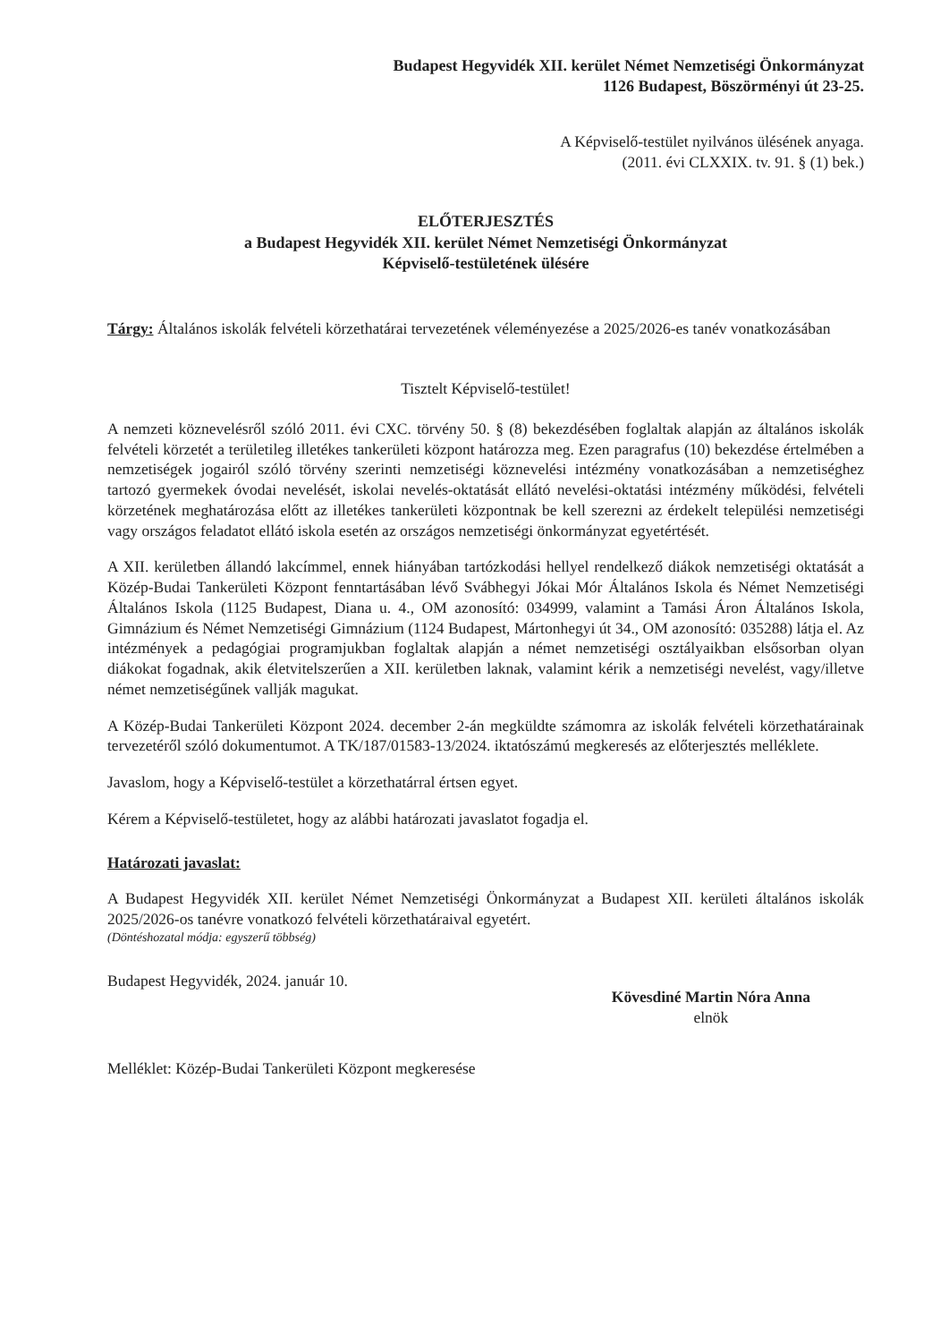Budapest Hegyvidék XII. kerület Német Nemzetiségi Önkormányzat
1126 Budapest, Böszörményi út 23-25.
A Képviselő-testület nyilvános ülésének anyaga.
(2011. évi CLXXIX. tv. 91. § (1) bek.)
ELŐTERJESZTÉS
a Budapest Hegyvidék XII. kerület Német Nemzetiségi Önkormányzat
Képviselő-testületének ülésére
Tárgy: Általános iskolák felvételi körzethatárai tervezetének véleményezése a 2025/2026-es tanév vonatkozásában
Tisztelt Képviselő-testület!
A nemzeti köznevelésről szóló 2011. évi CXC. törvény 50. § (8) bekezdésében foglaltak alapján az általános iskolák felvételi körzetét a területileg illetékes tankerületi központ határozza meg. Ezen paragrafus (10) bekezdése értelmében a nemzetiségek jogairól szóló törvény szerinti nemzetiségi köznevelési intézmény vonatkozásában a nemzetiséghez tartozó gyermekek óvodai nevelését, iskolai nevelés-oktatását ellátó nevelési-oktatási intézmény működési, felvételi körzetének meghatározása előtt az illetékes tankerületi központnak be kell szerezni az érdekelt települési nemzetiségi vagy országos feladatot ellátó iskola esetén az országos nemzetiségi önkormányzat egyetértését.
A XII. kerületben állandó lakcímmel, ennek hiányában tartózkodási hellyel rendelkező diákok nemzetiségi oktatását a Közép-Budai Tankerületi Központ fenntartásában lévő Svábhegyi Jókai Mór Általános Iskola és Német Nemzetiségi Általános Iskola (1125 Budapest, Diana u. 4., OM azonosító: 034999, valamint a Tamási Áron Általános Iskola, Gimnázium és Német Nemzetiségi Gimnázium (1124 Budapest, Mártonhegyi út 34., OM azonosító: 035288) látja el. Az intézmények a pedagógiai programjukban foglaltak alapján a német nemzetiségi osztályaikban elsősorban olyan diákokat fogadnak, akik életvitelszerűen a XII. kerületben laknak, valamint kérik a nemzetiségi nevelést, vagy/illetve német nemzetiségűnek vallják magukat.
A Közép-Budai Tankerületi Központ 2024. december 2-án megküldte számomra az iskolák felvételi körzethatárainak tervezetéről szóló dokumentumot. A TK/187/01583-13/2024. iktatószámú megkeresés az előterjesztés melléklete.
Javaslom, hogy a Képviselő-testület a körzethatárral értsen egyet.
Kérem a Képviselő-testületet, hogy az alábbi határozati javaslatot fogadja el.
Határozati javaslat:
A Budapest Hegyvidék XII. kerület Német Nemzetiségi Önkormányzat a Budapest XII. kerületi általános iskolák 2025/2026-os tanévre vonatkozó felvételi körzethatáraival egyetért.
(Döntéshozatal módja: egyszerű többség)
Budapest Hegyvidék, 2024. január 10.
Kövesdiné Martin Nóra Anna
elnök
Melléklet: Közép-Budai Tankerületi Központ megkeresése